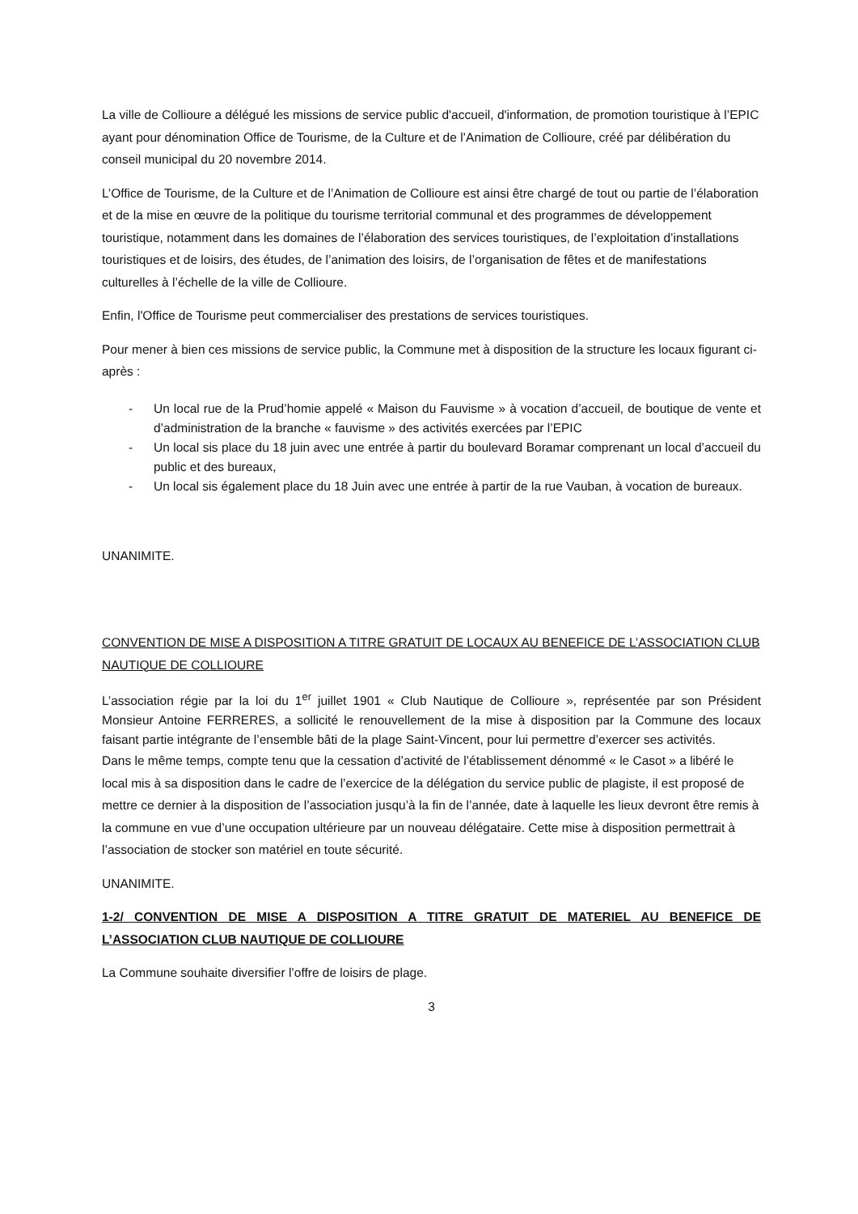La ville de Collioure a délégué les missions de service public d'accueil, d'information, de promotion touristique à l’EPIC ayant pour dénomination Office de Tourisme, de la Culture et de l’Animation de Collioure, créé par délibération du conseil municipal du 20 novembre 2014.
L’Office de Tourisme, de la Culture et de l’Animation de Collioure est ainsi être chargé de tout ou partie de l’élaboration et de la mise en œuvre de la politique du tourisme territorial communal et des programmes de développement touristique, notamment dans les domaines de l’élaboration des services touristiques, de l’exploitation d’installations touristiques et de loisirs, des études, de l’animation des loisirs, de l’organisation de fêtes et de manifestations culturelles à l’échelle de la ville de Collioure.
Enfin, l'Office de Tourisme peut commercialiser des prestations de services touristiques.
Pour mener à bien ces missions de service public, la Commune met à disposition de la structure les locaux figurant ci-après :
- Un local rue de la Prud’homie appelé « Maison du Fauvisme » à vocation d’accueil, de boutique de vente et d’administration de la branche « fauvisme » des activités exercées par l’EPIC
- Un local sis place du 18 juin avec une entrée à partir du boulevard Boramar comprenant un local d’accueil du public et des bureaux,
- Un local sis également place du 18 Juin avec une entrée à partir de la rue Vauban, à vocation de bureaux.
UNANIMITE.
CONVENTION DE MISE A DISPOSITION A TITRE GRATUIT DE LOCAUX AU BENEFICE DE L’ASSOCIATION CLUB NAUTIQUE DE COLLIOURE
L’association régie par la loi du 1<sup>er</sup> juillet 1901 « Club Nautique de Collioure », représentée par son Président Monsieur Antoine FERRERES, a sollicité le renouvellement de la mise à disposition par la Commune des locaux faisant partie intégrante de l’ensemble bâti de la plage Saint-Vincent, pour lui permettre d’exercer ses activités.
Dans le même temps, compte tenu que la cessation d’activité de l’établissement dénommé « le Casot » a libéré le local mis à sa disposition dans le cadre de l’exercice de la délégation du service public de plagiste, il est proposé de mettre ce dernier à la disposition de l’association jusqu’à la fin de l’année, date à laquelle les lieux devront être remis à la commune en vue d’une occupation ultérieure par un nouveau délégataire. Cette mise à disposition permettrait à l’association de stocker son matériel en toute sécurité.
UNANIMITE.
1-2/ CONVENTION DE MISE A DISPOSITION A TITRE GRATUIT DE MATERIEL AU BENEFICE DE L’ASSOCIATION CLUB NAUTIQUE DE COLLIOURE
La Commune souhaite diversifier l’offre de loisirs de plage.
3